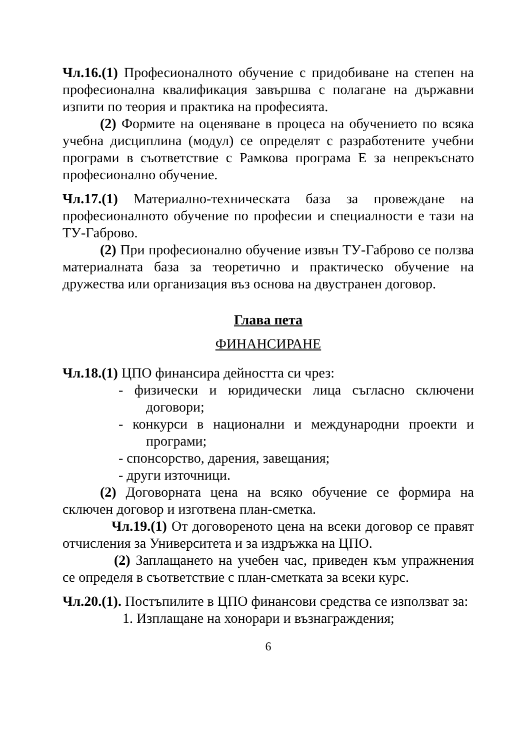Чл.16.(1) Професионалното обучение с придобиване на степен на професионална квалификация завършва с полагане на държавни изпити по теория и практика на професията.
(2) Формите на оценяване в процеса на обучението по всяка учебна дисциплина (модул) се определят с разработените учебни програми в съответствие с Рамкова програма Е за непрекъснато професионално обучение.
Чл.17.(1) Материално-техническата база за провеждане на професионалното обучение по професии и специалности е тази на ТУ-Габрово.
(2) При професионално обучение извън ТУ-Габрово се ползва материалната база за теоретично и практическо обучение на дружества или организация въз основа на двустранен договор.
Глава пета
ФИНАНСИРАНЕ
Чл.18.(1) ЦПО финансира дейността си чрез:
- физически и юридически лица съгласно сключени договори;
- конкурси в национални и международни проекти и програми;
- спонсорство, дарения, завещания;
- други източници.
(2) Договорната цена на всяко обучение се формира на сключен договор и изготвена план-сметка.
Чл.19.(1) От договореното цена на всеки договор се правят отчисления за Университета и за издръжка на ЦПО.
(2) Заплащането на учебен час, приведен към упражнения се определя в съответствие с план-сметката за всеки курс.
Чл.20.(1). Постъпилите в ЦПО финансови средства се използват за:
1. Изплащане на хонорари и възнаграждения;
6